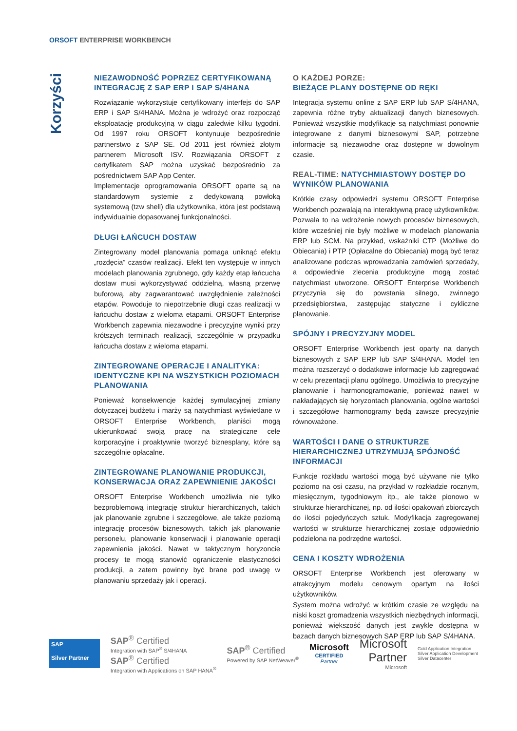ORSOFT ENTERPRISE WORKBENCH
Korzyści
NIEZAWODNOŚĆ POPRZEZ CERTYFIKOWANĄ INTEGRACJĘ Z SAP ERP I SAP S/4HANA
Rozwiązanie wykorzystuje certyfikowany interfejs do SAP ERP i SAP S/4HANA. Można je wdrożyć oraz rozpocząć eksploatację produkcyjną w ciągu zaledwie kilku tygodni. Od 1997 roku ORSOFT kontynuuje bezpośrednie partnerstwo z SAP SE. Od 2011 jest również złotym partnerem Microsoft ISV. Rozwiązania ORSOFT z certyfikatem SAP można uzyskać bezpośrednio za pośrednictwem SAP App Center.
Implementacje oprogramowania ORSOFT oparte są na standardowym systemie z dedykowaną powłoką systemową (tzw shell) dla użytkownika, która jest podstawą indywidualnie dopasowanej funkcjonalności.
DŁUGI ŁAŃCUCH DOSTAW
Zintegrowany model planowania pomaga uniknąć efektu „rozdęcia” czasów realizacji. Efekt ten występuje w innych modelach planowania zgrubnego, gdy każdy etap łańcucha dostaw musi wykorzystywać oddzielną, własną przerwę buforową, aby zagwarantować uwzględnienie zależności etapów. Powoduje to niepotrzebnie długi czas realizacji w łańcuchu dostaw z wieloma etapami. ORSOFT Enterprise Workbench zapewnia niezawodne i precyzyjne wyniki przy krótszych terminach realizacji, szczególnie w przypadku łańcucha dostaw z wieloma etapami.
ZINTEGROWANE OPERACJE I ANALITYKA: IDENTYCZNE KPI NA WSZYSTKICH POZIOMACH PLANOWANIA
Ponieważ konsekwencje każdej symulacyjnej zmiany dotyczącej budżetu i marży są natychmiast wyświetlane w ORSOFT Enterprise Workbench, planiści mogą ukierunkować swoją pracę na strategiczne cele korporacyjne i proaktywnie tworzyć biznesplany, które są szczególnie opłacalne.
ZINTEGROWANE PLANOWANIE PRODUKCJI, KONSERWACJA ORAZ ZAPEWNIENIE JAKOŚCI
ORSOFT Enterprise Workbench umożliwia nie tylko bezproblemową integrację struktur hierarchicznych, takich jak planowanie zgrubne i szczegółowe, ale także poziomą integrację procesów biznesowych, takich jak planowanie personelu, planowanie konserwacji i planowanie operacji zapewnienia jakości. Nawet w taktycznym horyzoncie procesy te mogą stanowić ograniczenie elastyczności produkcji, a zatem powinny być brane pod uwagę w planowaniu sprzedaży jak i operacji.
O KAŻDEJ PORZE:
BIEŻĄCE PLANY DOSTĘPNE OD RĘKI
Integracja systemu online z SAP ERP lub SAP S/4HANA, zapewnia różne tryby aktualizacji danych biznesowych. Ponieważ wszystkie modyfikacje są natychmiast ponownie integrowane z danymi biznesowymi SAP, potrzebne informacje są niezawodne oraz dostępne w dowolnym czasie.
REAL-TIME: NATYCHMIASTOWY DOSTĘP DO WYNIKÓW PLANOWANIA
Krótkie czasy odpowiedzi systemu ORSOFT Enterprise Workbench pozwalają na interaktywną pracę użytkowników. Pozwala to na wdrożenie nowych procesów biznesowych, które wcześniej nie były możliwe w modelach planowania ERP lub SCM. Na przykład, wskaźniki CTP (Możliwe do Obiecania) i PTP (Opłacalne do Obiecania) mogą być teraz analizowane podczas wprowadzania zamówień sprzedaży, a odpowiednie zlecenia produkcyjne mogą zostać natychmiast utworzone. ORSOFT Enterprise Workbench przyczynia się do powstania silnego, zwinnego przedsiębiorstwa, zastępując statyczne i cykliczne planowanie.
SPÓJNY I PRECYZYJNY MODEL
ORSOFT Enterprise Workbench jest oparty na danych biznesowych z SAP ERP lub SAP S/4HANA. Model ten można rozszerzyć o dodatkowe informacje lub zagregować w celu prezentacji planu ogólnego. Umożliwia to precyzyjne planowanie i harmonogramowanie, ponieważ nawet w nakładających się horyzontach planowania, ogólne wartości i szczegółowe harmonogramy będą zawsze precyzyjnie równoważone.
WARTOŚCI I DANE O STRUKTURZE HIERARCHICZNEJ UTRZYMUJĄ SPÓJNOŚĆ INFORMACJI
Funkcje rozkładu wartości mogą być używane nie tylko poziomo na osi czasu, na przykład w rozkładzie rocznym, miesięcznym, tygodniowym itp., ale także pionowo w strukturze hierarchicznej, np. od ilości opakowań zbiorczych do ilości pojedyńczych sztuk. Modyfikacja zagregowanej wartości w strukturze hierarchicznej zostaje odpowiednio podzielona na podrzędne wartości.
CENA I KOSZTY WDROŻENIA
ORSOFT Enterprise Workbench jest oferowany w atrakcyjnym modelu cenowym opartym na ilości użytkowników.
System można wdrożyć w krótkim czasie ze względu na niski koszt gromadzenia wszystkich niezbędnych informacji, ponieważ większość danych jest zwykle dostępna w bazach danych biznesowych SAP ERP lub SAP S/4HANA.
SAP
Silver Partner
SAP<sup>®</sup> Certified
Integration with SAP<sup>®</sup> S/4HANA
SAP<sup>®</sup> Certified
Integration with Applications on SAP HANA<sup>®</sup>
SAP<sup>®</sup> Certified
Powered by SAP NetWeaver<sup>®</sup>
Microsoft
CERTIFIED
Partner
Microsoft
Partner
Microsoft
Gold Application Integration
Silver Application Development
Silver Datacenter